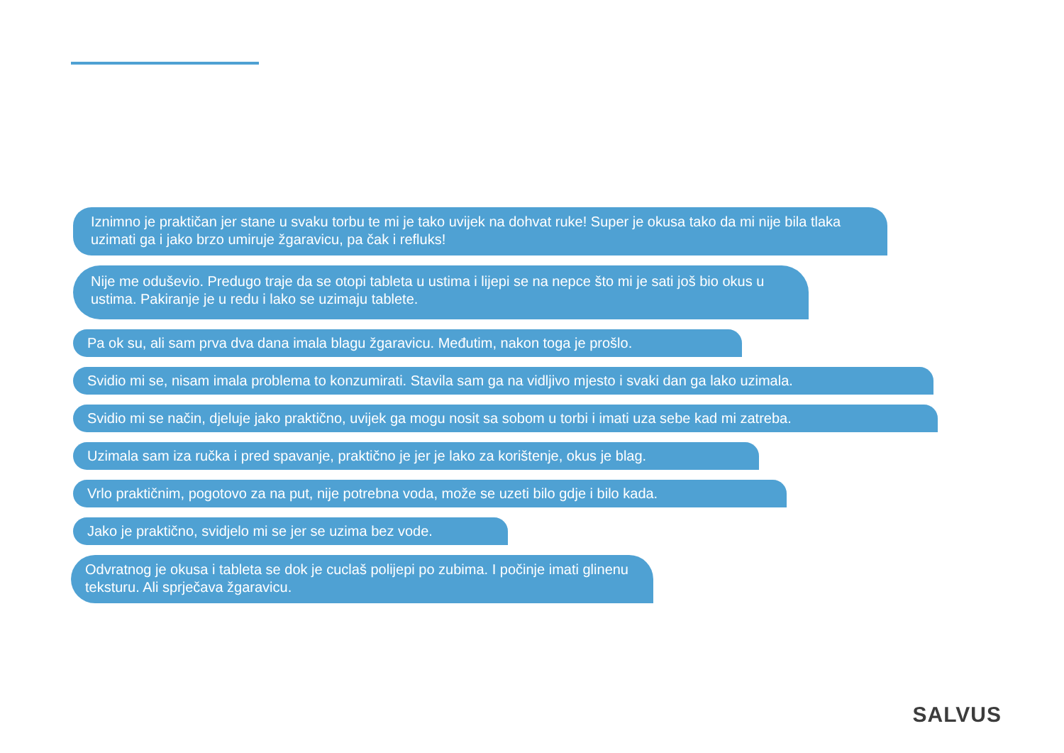Iznimno je praktičan jer stane u svaku torbu te mi je tako uvijek na dohvat ruke! Super je okusa tako da mi nije bila tlaka uzimati ga i jako brzo umiruje žgaravicu, pa čak i refluks!
Nije me oduševio. Predugo traje da se otopi tableta u ustima i lijepi se na nepce što mi je sati još bio okus u ustima. Pakiranje je u redu i lako se uzimaju tablete.
Pa ok su, ali sam prva dva dana imala blagu žgaravicu. Međutim, nakon toga je prošlo.
Svidio mi se, nisam imala problema to konzumirati. Stavila sam ga na vidljivo mjesto i svaki dan ga lako uzimala.
Svidio mi se način, djeluje jako praktično, uvijek ga mogu nosit sa sobom u torbi i imati uza sebe kad mi zatreba.
Uzimala sam iza ručka i pred spavanje, praktično je jer je lako za korištenje, okus je blag.
Vrlo praktičnim, pogotovo za na put, nije potrebna voda, može se uzeti bilo gdje i bilo kada.
Jako je praktično, svidjelo mi se jer se uzima bez vode.
Odvratnog je okusa i tableta se dok je cuclaš polijepi po zubima. I počinje imati glinenu teksturu. Ali sprječava žgaravicu.
SALVUS